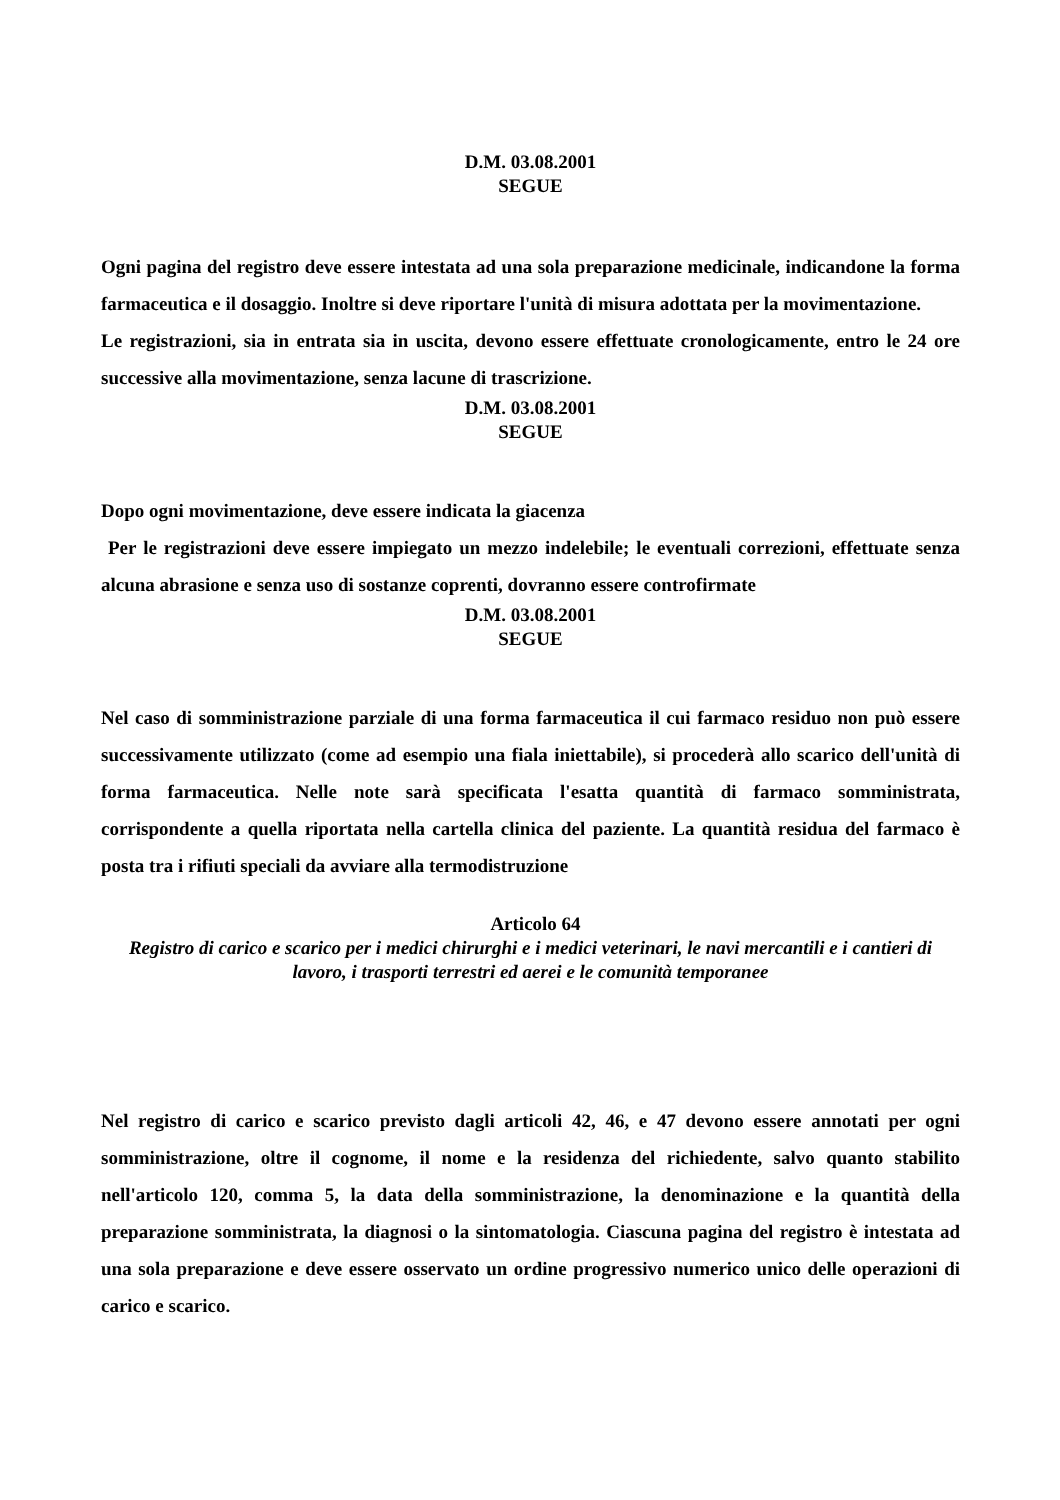D.M. 03.08.2001
SEGUE
Ogni pagina del registro deve essere intestata ad una sola preparazione medicinale, indicandone la forma farmaceutica e il dosaggio. Inoltre si deve riportare l'unità di misura adottata per la movimentazione.
Le registrazioni, sia in entrata sia in uscita, devono essere effettuate cronologicamente, entro le 24 ore successive alla movimentazione, senza lacune di trascrizione.
D.M. 03.08.2001
SEGUE
Dopo ogni movimentazione, deve essere indicata la giacenza
Per le registrazioni deve essere impiegato un mezzo indelebile; le eventuali correzioni, effettuate senza alcuna abrasione e senza uso di sostanze coprenti, dovranno essere controfirmate
D.M. 03.08.2001
SEGUE
Nel caso di somministrazione parziale di una forma farmaceutica il cui farmaco residuo non può essere successivamente utilizzato (come ad esempio una fiala iniettabile), si procederà allo scarico dell'unità di forma farmaceutica. Nelle note sarà specificata l'esatta quantità di farmaco somministrata, corrispondente a quella riportata nella cartella clinica del paziente. La quantità residua del farmaco è posta tra i rifiuti speciali da avviare alla termodistruzione
Articolo 64
Registro di carico e scarico per i medici chirurghi e i medici veterinari, le navi mercantili e i cantieri di lavoro, i trasporti terrestri ed aerei e le comunità temporanee
Nel registro di carico e scarico previsto dagli articoli 42, 46, e 47 devono essere annotati per ogni somministrazione, oltre il cognome, il nome e la residenza del richiedente, salvo quanto stabilito nell'articolo 120, comma 5, la data della somministrazione, la denominazione e la quantità della preparazione somministrata, la diagnosi o la sintomatologia. Ciascuna pagina del registro è intestata ad una sola preparazione e deve essere osservato un ordine progressivo numerico unico delle operazioni di carico e scarico.